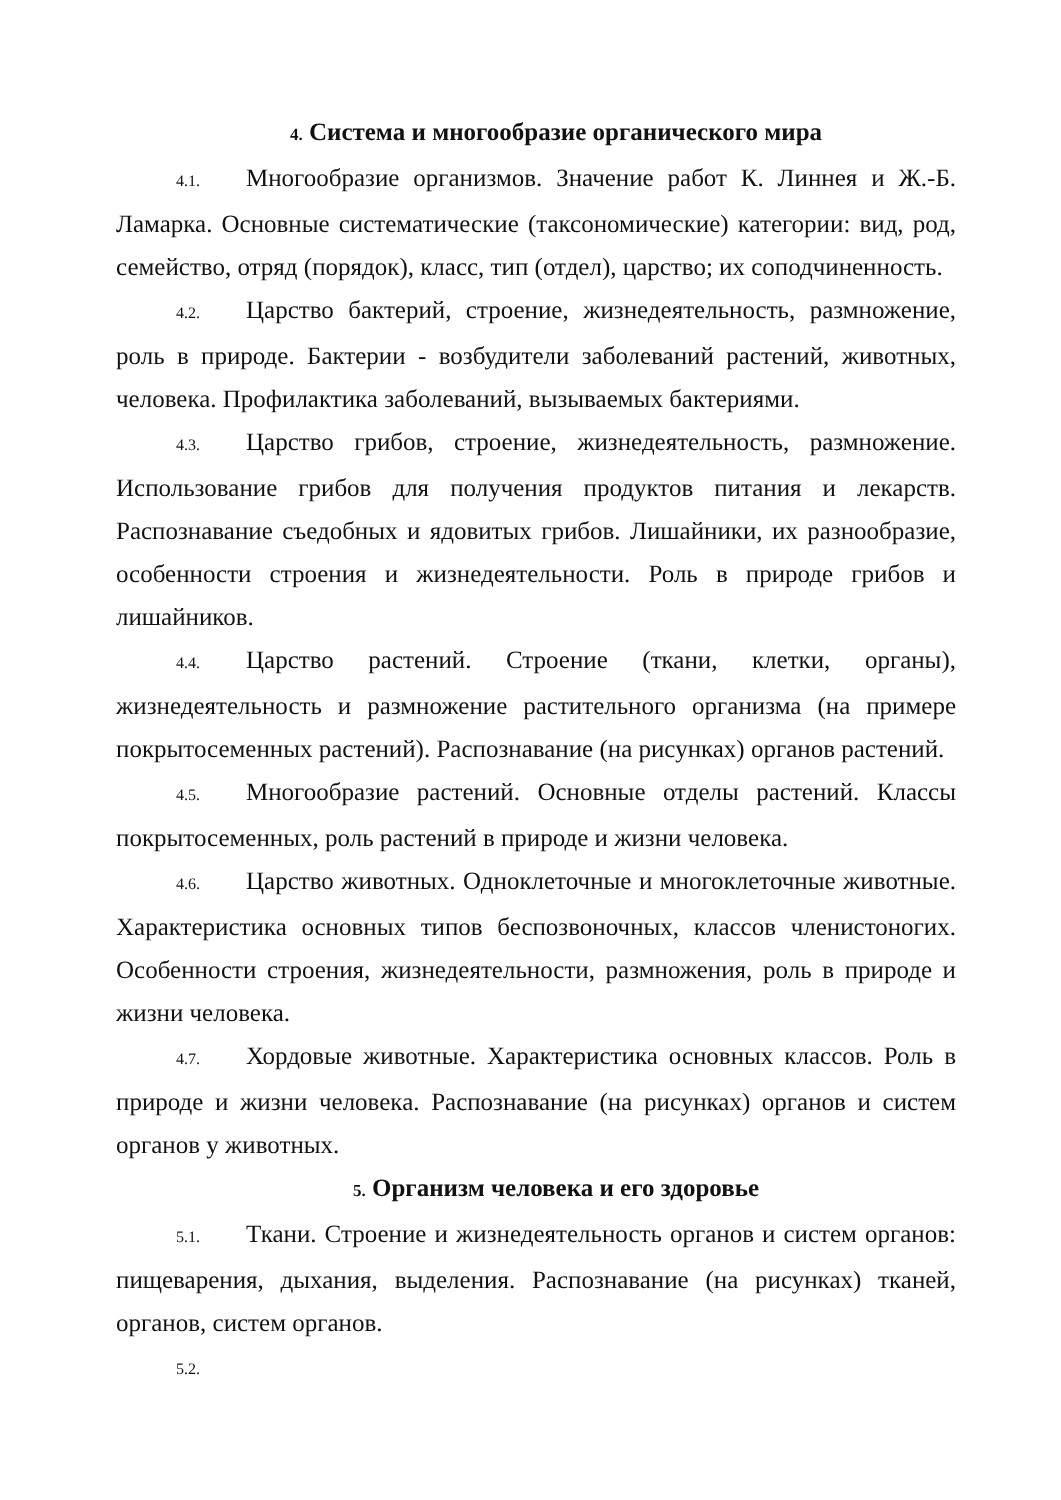4. Система и многообразие органического мира
4.1. Многообразие организмов. Значение работ К. Линнея и Ж.-Б. Ламарка. Основные систематические (таксономические) категории: вид, род, семейство, отряд (порядок), класс, тип (отдел), царство; их соподчиненность.
4.2. Царство бактерий, строение, жизнедеятельность, размножение, роль в природе. Бактерии - возбудители заболеваний растений, животных, человека. Профилактика заболеваний, вызываемых бактериями.
4.3. Царство грибов, строение, жизнедеятельность, размножение. Использование грибов для получения продуктов питания и лекарств. Распознавание съедобных и ядовитых грибов. Лишайники, их разнообразие, особенности строения и жизнедеятельности. Роль в природе грибов и лишайников.
4.4. Царство растений. Строение (ткани, клетки, органы), жизнедеятельность и размножение растительного организма (на примере покрытосеменных растений). Распознавание (на рисунках) органов растений.
4.5. Многообразие растений. Основные отделы растений. Классы покрытосеменных, роль растений в природе и жизни человека.
4.6. Царство животных. Одноклеточные и многоклеточные животные. Характеристика основных типов беспозвоночных, классов членистоногих. Особенности строения, жизнедеятельности, размножения, роль в природе и жизни человека.
4.7. Хордовые животные. Характеристика основных классов. Роль в природе и жизни человека. Распознавание (на рисунках) органов и систем органов у животных.
5. Организм человека и его здоровье
5.1. Ткани. Строение и жизнедеятельность органов и систем органов: пищеварения, дыхания, выделения. Распознавание (на рисунках) тканей, органов, систем органов.
5.2.